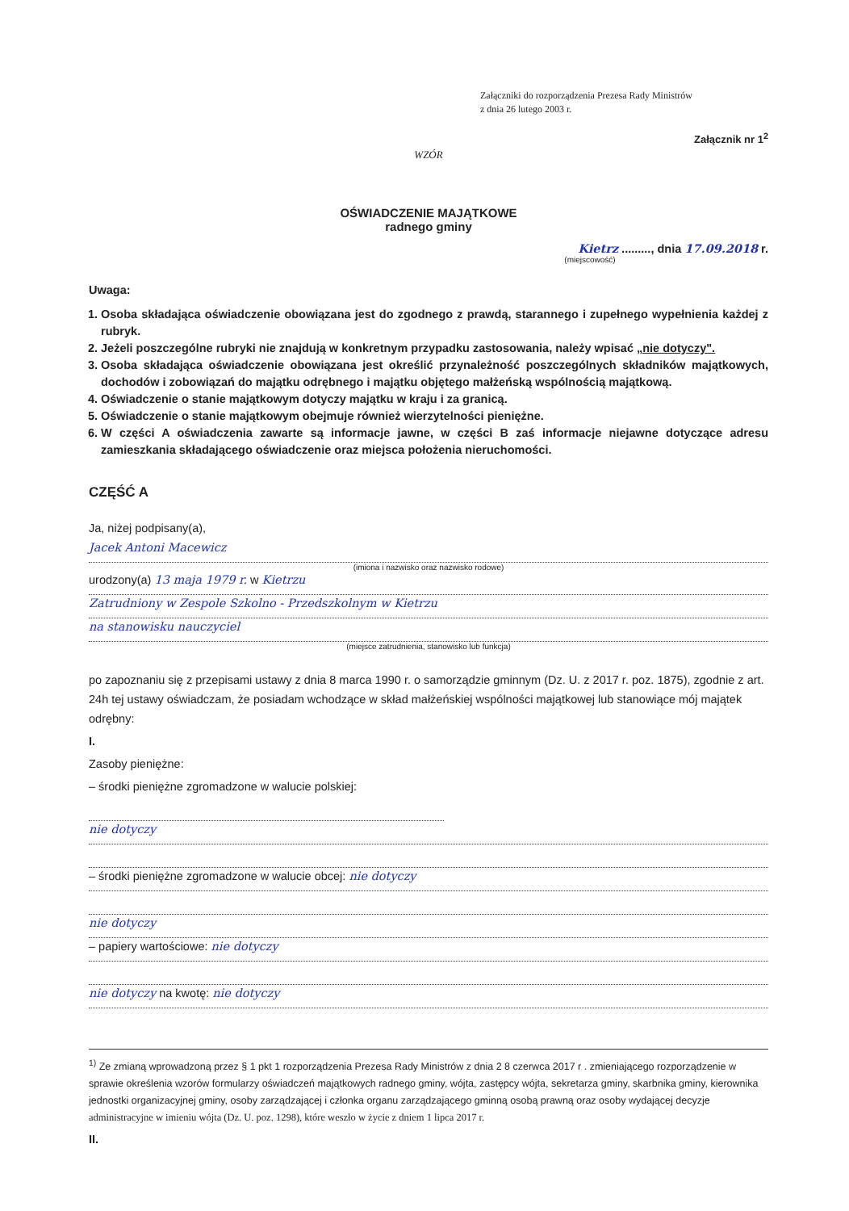Załączniki do rozporządzenia Prezesa Rady Ministrów
z dnia 26 lutego 2003 r.
Załącznik nr 1<sup>2</sup>
WZÓR
OŚWIADCZENIE MAJĄTKOWE
radnego gminy
Kietrz ........., dnia 17.09.2018 r.
(miejscowość)
Uwaga:
1. Osoba składająca oświadczenie obowiązana jest do zgodnego z prawdą, starannego i zupełnego wypełnienia każdej z rubryk.
2. Jeżeli poszczególne rubryki nie znajdują w konkretnym przypadku zastosowania, należy wpisać „nie dotyczy".
3. Osoba składająca oświadczenie obowiązana jest określić przynależność poszczególnych składników majątkowych, dochodów i zobowiązań do majątku odrębnego i majątku objętego małżeńską wspólnością majątkową.
4. Oświadczenie o stanie majątkowym dotyczy majątku w kraju i za granicą.
5. Oświadczenie o stanie majątkowym obejmuje również wierzytelności pieniężne.
6. W części A oświadczenia zawarte są informacje jawne, w części B zaś informacje niejawne dotyczące adresu zamieszkania składającego oświadczenie oraz miejsca położenia nieruchomości.
CZĘŚĆ A
Ja, niżej podpisany(a),
Jacek Antoni Macewicz
(imiona i nazwisko oraz nazwisko rodowe)
urodzony(a) 13 maja 1979 r. w Kietrzu
Zatrudniony w Zespole Szkolno - Przedszkolnym w Kietrzu
na stanowisku nauczyciel
(miejsce zatrudnienia, stanowisko lub funkcja)
po zapoznaniu się z przepisami ustawy z dnia 8 marca 1990 r. o samorządzie gminnym (Dz. U. z 2017 r. poz. 1875), zgodnie z art. 24h tej ustawy oświadczam, że posiadam wchodzące w skład małżeńskiej wspólności majątkowej lub stanowiące mój majątek odrębny:
I.
Zasoby pieniężne:
– środki pieniężne zgromadzone w walucie polskiej:
nie dotyczy
– środki pieniężne zgromadzone w walucie obcej: nie dotyczy
nie dotyczy
– papiery wartościowe: nie dotyczy
nie dotyczy na kwotę: nie dotyczy
<sup>1)</sup> Ze zmianą wprowadzoną przez § 1 pkt 1 rozporządzenia Prezesa Rady Ministrów z dnia 2 8 czerwca 2017 r . zmieniającego rozporządzenie w sprawie określenia wzorów formularzy oświadczeń majątkowych radnego gminy, wójta, zastępcy wójta, sekretarza gminy, skarbnika gminy, kierownika jednostki organizacyjnej gminy, osoby zarządzającej i członka organu zarządzającego gminną osobą prawną oraz osoby wydającej decyzje administracyjne w imieniu wójta (Dz. U. poz. 1298), które weszło w życie z dniem 1 lipca 2017 r.
II.